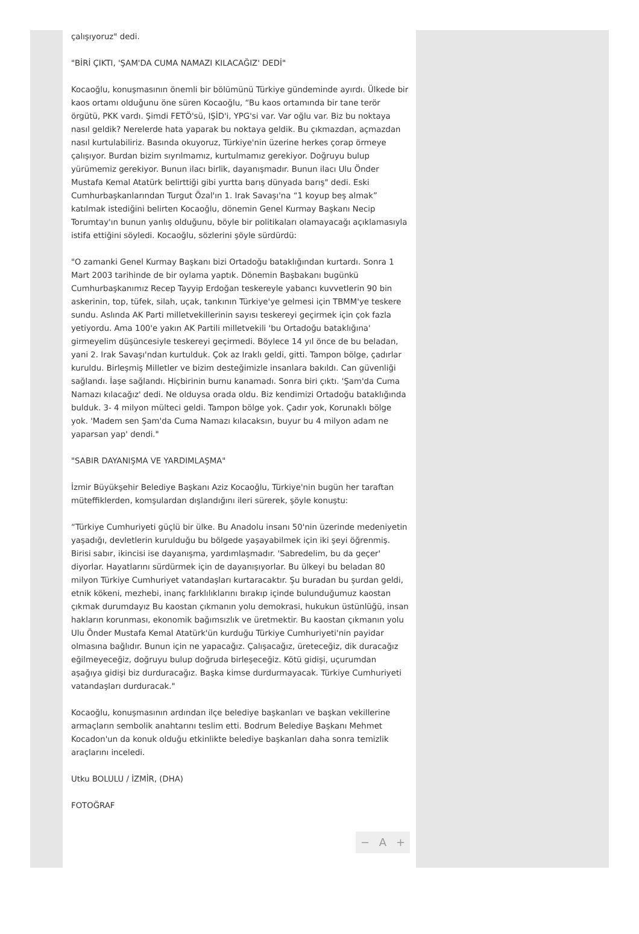çalışıyoruz" dedi.
"BİRİ ÇIKTI, 'ŞAM'DA CUMA NAMAZI KILACAĞIZ' DEDİ"
Kocaoğlu, konuşmasının önemli bir bölümünü Türkiye gündeminde ayırdı. Ülkede bir kaos ortamı olduğunu öne süren Kocaoğlu, “Bu kaos ortamında bir tane terör örgütü, PKK vardı. Şimdi FETÖ'sü, IŞİD'i, YPG'si var. Var oğlu var. Biz bu noktaya nasıl geldik? Nerelerde hata yaparak bu noktaya geldik. Bu çıkmazdan, açmazdan nasıl kurtulabiliriz. Basında okuyoruz, Türkiye'nin üzerine herkes çorap örmeye çalışıyor. Burdan bizim sıyrılmamız, kurtulmamız gerekiyor. Doğruyu bulup yürümemiz gerekiyor. Bunun ilacı birlik, dayanışmadır. Bunun ilacı Ulu Önder Mustafa Kemal Atatürk belirttiği gibi yurtta barış dünyada barış" dedi. Eski Cumhurbaşkanlarından Turgut Özal'ın 1. Irak Savaşı'na “1 koyup beş almak” katılmak istediğini belirten Kocaoğlu, dönemin Genel Kurmay Başkanı Necip Torumtay'ın bunun yanlış olduğunu, böyle bir politikaları olamayacağı açıklamasıyla istifa ettiğini söyledi. Kocaoğlu, sözlerini şöyle sürdürdü:
"O zamanki Genel Kurmay Başkanı bizi Ortadoğu bataklığından kurtardı. Sonra 1 Mart 2003 tarihinde de bir oylama yaptık. Dönemin Başbakanı bugünkü Cumhurbaşkanımız Recep Tayyip Erdoğan teskereyle yabancı kuvvetlerin 90 bin askerinin, top, tüfek, silah, uçak, tankının Türkiye'ye gelmesi için TBMM'ye teskere sundu. Aslında AK Parti milletvekillerinin sayısı teskereyi geçirmek için çok fazla yetiyordu. Ama 100'e yakın AK Partili milletvekili 'bu Ortadoğu bataklığına' girmeyelim düşüncesiyle teskereyi geçirmedi. Böylece 14 yıl önce de bu beladan, yani 2. Irak Savaşı'ndan kurtulduk. Çok az Iraklı geldi, gitti. Tampon bölge, çadırlar kuruldu. Birleşmiş Milletler ve bizim desteğimizle insanlara bakıldı. Can güvenliği sağlandı. İaşe sağlandı. Hiçbirinin burnu kanamadı. Sonra biri çıktı. 'Şam'da Cuma Namazı kılacağız' dedi. Ne olduysa orada oldu. Biz kendimizi Ortadoğu bataklığında bulduk. 3- 4 milyon mülteci geldi. Tampon bölge yok. Çadır yok, Korunaklı bölge yok. 'Madem sen Şam'da Cuma Namazı kılacaksın, buyur bu 4 milyon adam ne yaparsan yap' dendi."
"SABIR DAYANIŞMA VE YARDIMLAŞMA"
İzmir Büyükşehir Belediye Başkanı Aziz Kocaoğlu, Türkiye'nin bugün her taraftan müteffiklerden, komşulardan dışlandığını ileri sürerek, şöyle konuştu:
“Türkiye Cumhuriyeti güçlü bir ülke. Bu Anadolu insanı 50'nin üzerinde medeniyetin yaşadığı, devletlerin kurulduğu bu bölgede yaşayabilmek için iki şeyi öğrenmiş. Birisi sabır, ikincisi ise dayanışma, yardımlaşmadır. 'Sabredelim, bu da geçer' diyorlar. Hayatlarını sürdürmek için de dayanışıyorlar. Bu ülkeyi bu beladan 80 milyon Türkiye Cumhuriyet vatandaşları kurtaracaktır. Şu buradan bu şurdan geldi, etnik kökeni, mezhebi, inanç farklılıklarını bırakıp içinde bulunduğumuz kaostan çıkmak durumdayız Bu kaostan çıkmanın yolu demokrasi, hukukun üstünlüğü, insan hakların korunması, ekonomik bağımsızlık ve üretmektir. Bu kaostan çıkmanın yolu Ulu Önder Mustafa Kemal Atatürk'ün kurduğu Türkiye Cumhuriyeti'nin payidar olmasına bağlıdır. Bunun için ne yapacağız. Çalışacağız, üreteceğiz, dik duracağız eğilmeyeceğiz, doğruyu bulup doğruda birleşeceğiz. Kötü gidişi, uçurumdan aşağıya gidişi biz durduracağız. Başka kimse durdurmayacak. Türkiye Cumhuriyeti vatandaşları durduracak."
Kocaoğlu, konuşmasının ardından ilçe belediye başkanları ve başkan vekillerine armaçların sembolik anahtarını teslim etti. Bodrum Belediye Başkanı Mehmet Kocadon'un da konuk olduğu etkinlikte belediye başkanları daha sonra temizlik araçlarını inceledi.
Utku BOLULU / İZMİR, (DHA)
FOTOĞRAF
− A +